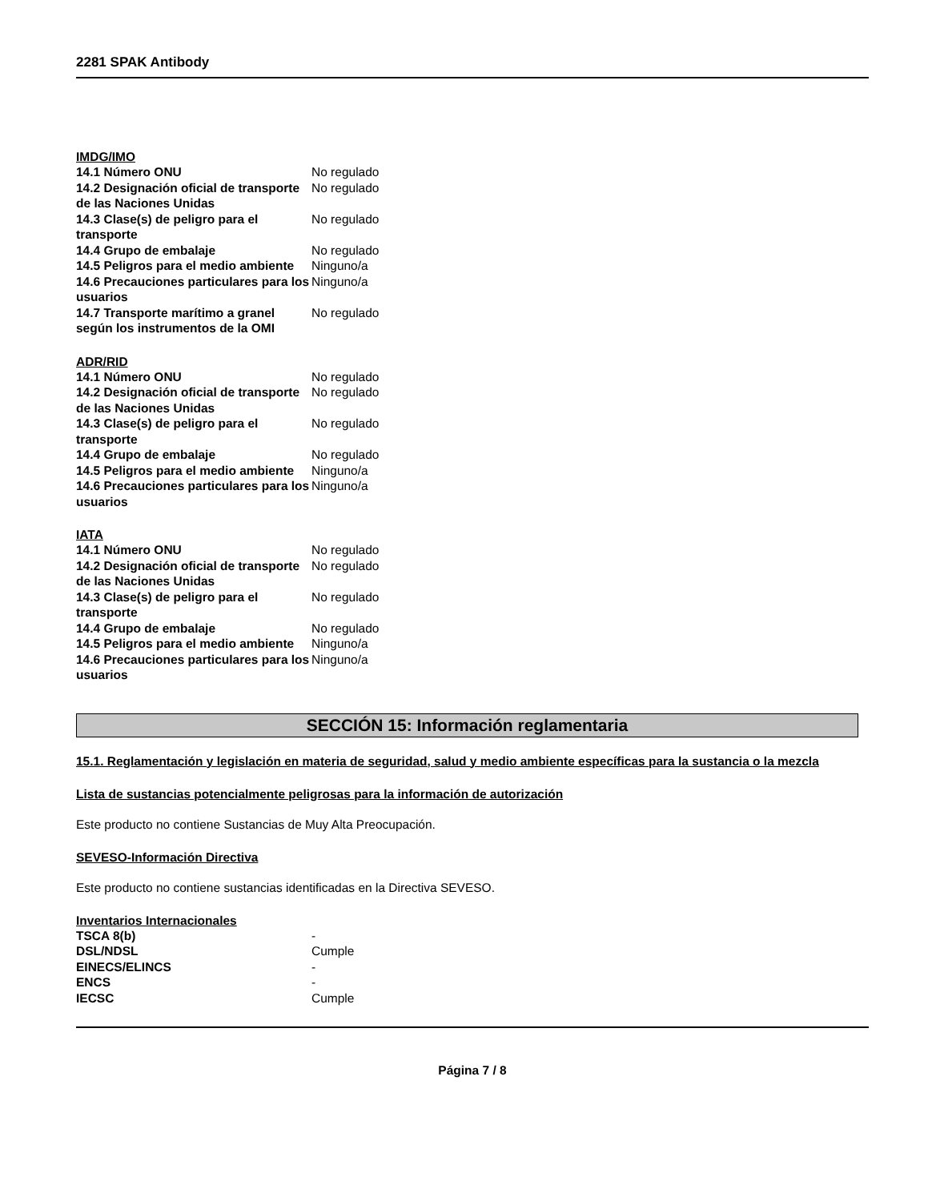2281 SPAK Antibody
IMDG/IMO
| 14.1 Número ONU | No regulado |
| 14.2 Designación oficial de transporte de las Naciones Unidas | No regulado |
| 14.3 Clase(s) de peligro para el transporte | No regulado |
| 14.4 Grupo de embalaje | No regulado |
| 14.5 Peligros para el medio ambiente | Ninguno/a |
| 14.6 Precauciones particulares para los usuarios | Ninguno/a |
| 14.7 Transporte marítimo a granel según los instrumentos de la OMI | No regulado |
ADR/RID
| 14.1 Número ONU | No regulado |
| 14.2 Designación oficial de transporte de las Naciones Unidas | No regulado |
| 14.3 Clase(s) de peligro para el transporte | No regulado |
| 14.4 Grupo de embalaje | No regulado |
| 14.5 Peligros para el medio ambiente | Ninguno/a |
| 14.6 Precauciones particulares para los usuarios | Ninguno/a |
IATA
| 14.1 Número ONU | No regulado |
| 14.2 Designación oficial de transporte de las Naciones Unidas | No regulado |
| 14.3 Clase(s) de peligro para el transporte | No regulado |
| 14.4 Grupo de embalaje | No regulado |
| 14.5 Peligros para el medio ambiente | Ninguno/a |
| 14.6 Precauciones particulares para los usuarios | Ninguno/a |
SECCIÓN 15: Información reglamentaria
15.1. Reglamentación y legislación en materia de seguridad, salud y medio ambiente específicas para la sustancia o la mezcla
Lista de sustancias potencialmente peligrosas para la información de autorización
Este producto no contiene Sustancias de Muy Alta Preocupación.
SEVESO-Información Directiva
Este producto no contiene sustancias identificadas en la Directiva SEVESO.
Inventarios Internacionales
| TSCA 8(b) | - |
| DSL/NDSL | Cumple |
| EINECS/ELINCS | - |
| ENCS | - |
| IECSC | Cumple |
Página 7 / 8